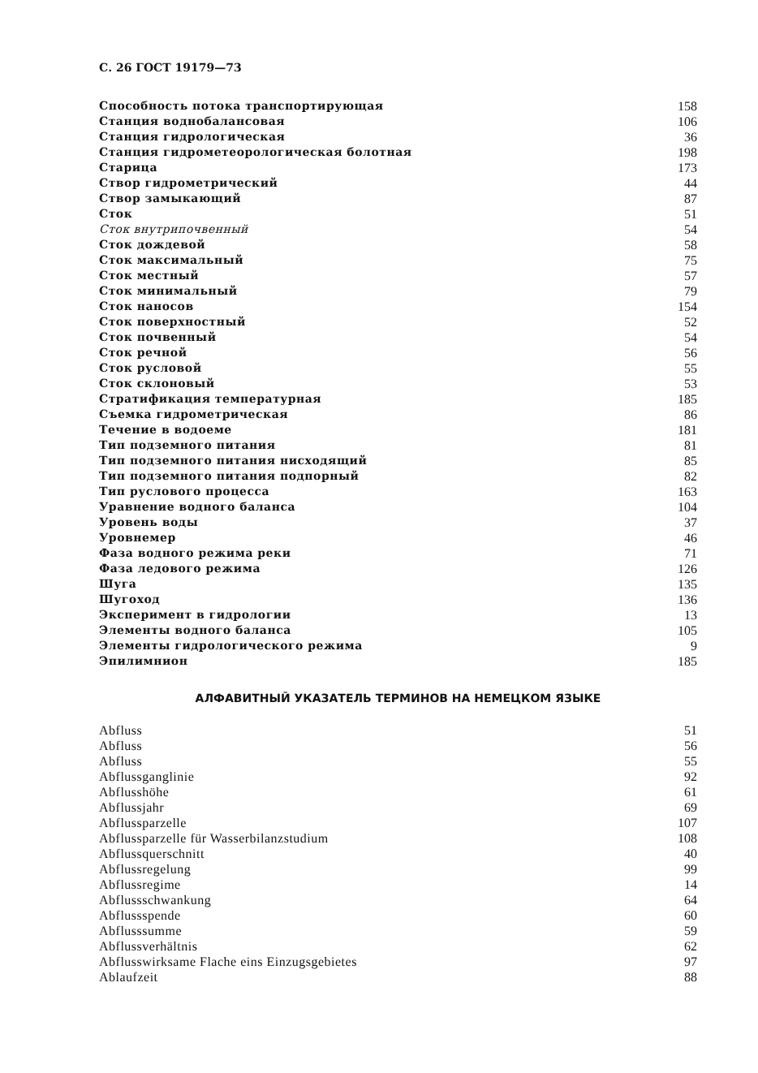С. 26 ГОСТ 19179—73
Способность потока транспортирующая 158
Станция воднобалансовая 106
Станция гидрологическая 36
Станция гидрометеорологическая болотная 198
Старица 173
Створ гидрометрический 44
Створ замыкающий 87
Сток 51
Сток внутрипочвенный 54
Сток дождевой 58
Сток максимальный 75
Сток местный 57
Сток минимальный 79
Сток наносов 154
Сток поверхностный 52
Сток почвенный 54
Сток речной 56
Сток русловой 55
Сток склоновый 53
Стратификация температурная 185
Съемка гидрометрическая 86
Течение в водоеме 181
Тип подземного питания 81
Тип подземного питания нисходящий 85
Тип подземного питания подпорный 82
Тип руслового процесса 163
Уравнение водного баланса 104
Уровень воды 37
Уровнемер 46
Фаза водного режима реки 71
Фаза ледового режима 126
Шуга 135
Шугоход 136
Эксперимент в гидрологии 13
Элементы водного баланса 105
Элементы гидрологического режима 9
Эпилимнион 185
АЛФАВИТНЫЙ УКАЗАТЕЛЬ ТЕРМИНОВ НА НЕМЕЦКОМ ЯЗЫКЕ
Abfluss 51
Abfluss 56
Abfluss 55
Abflussganglinie 92
Abflusshöhe 61
Abflussjahr 69
Abflussparzelle 107
Abflussparzelle für Wasserbilanzstudium 108
Abflussquerschnitt 40
Abflussregelung 99
Abflussregime 14
Abflussschwankung 64
Abflussspende 60
Abflusssumme 59
Abflussverhältnis 62
Abflusswirksame Flache eins Einzugsgebietes 97
Ablaufzeit 88